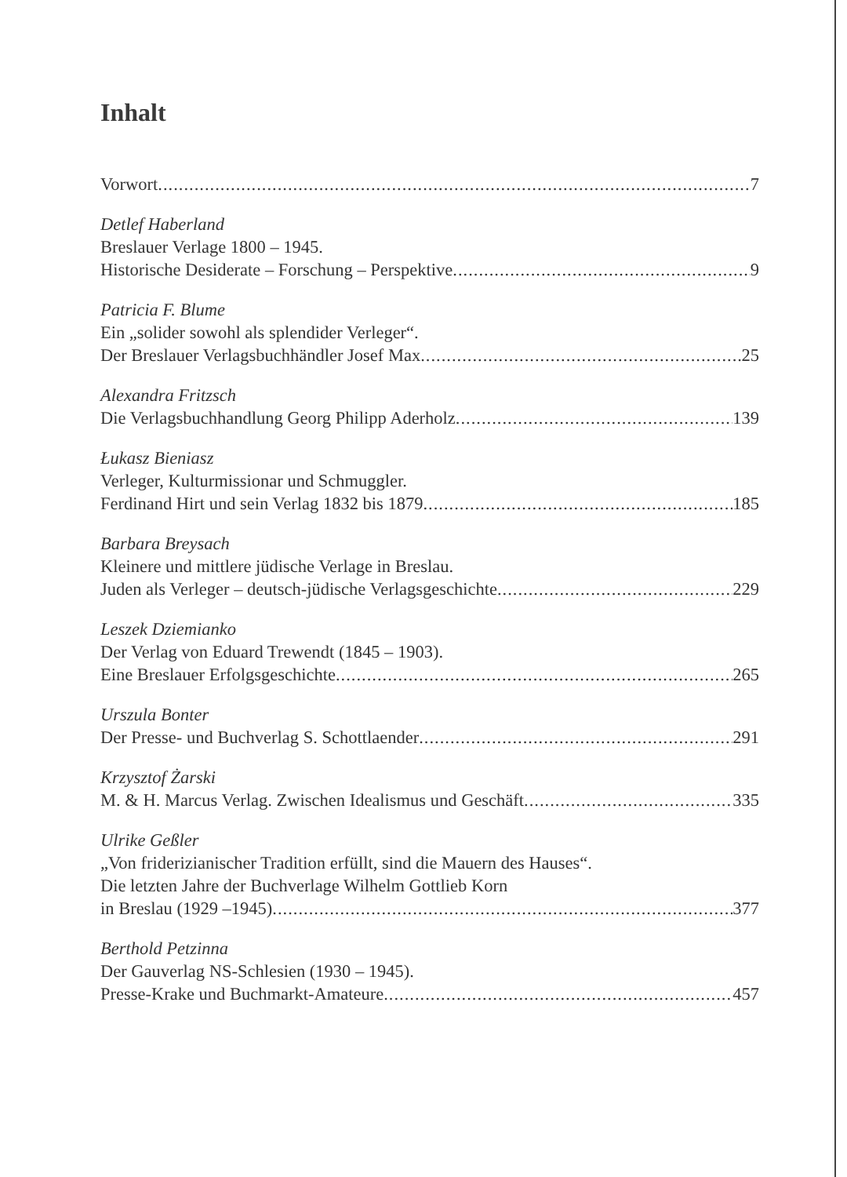Inhalt
Vorwort 7
Detlef Haberland
Breslauer Verlage 1800 – 1945.
Historische Desiderate – Forschung – Perspektive 9
Patricia F. Blume
Ein „solider sowohl als splendider Verleger“.
Der Breslauer Verlagsbuchhändler Josef Max 25
Alexandra Fritzsch
Die Verlagsbuchhandlung Georg Philipp Aderholz 139
Łukasz Bieniasz
Verleger, Kulturmissionar und Schmuggler.
Ferdinand Hirt und sein Verlag 1832 bis 1879 185
Barbara Breysach
Kleinere und mittlere jüdische Verlage in Breslau.
Juden als Verleger – deutsch-jüdische Verlagsgeschichte 229
Leszek Dziemianko
Der Verlag von Eduard Trewendt (1845 – 1903).
Eine Breslauer Erfolgsgeschichte 265
Urszula Bonter
Der Presse- und Buchverlag S. Schottlaender 291
Krzysztof Żarski
M. & H. Marcus Verlag. Zwischen Idealismus und Geschäft 335
Ulrike Geßler
„Von friderizianischer Tradition erfüllt, sind die Mauern des Hauses“.
Die letzten Jahre der Buchverlage Wilhelm Gottlieb Korn
in Breslau (1929 –1945) 377
Berthold Petzinna
Der Gauverlag NS-Schlesien (1930 – 1945).
Presse-Krake und Buchmarkt-Amateure 457